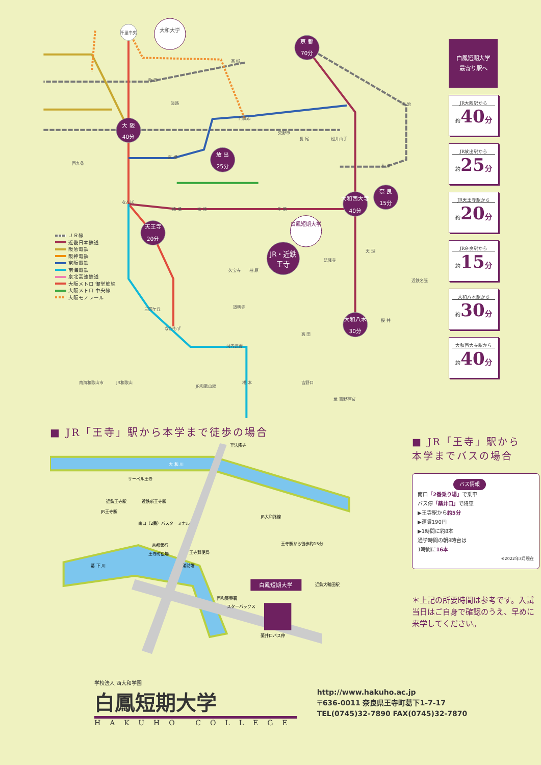京 都
70分
大 阪
40分
放 出
25分
天王寺
20分
JR・近鉄
王寺
大和西大寺
40分
奈 良
15分
大和八木
30分
大和大学
千里中央
白鳳短期大学
吹 田
淡路
高 槻
宇 治
門真市
交野市
長 尾
松井山手
木 津
京 橋
西九条
なんば
鶴 橋
布 施
生 駒
久宝寺
柏 原
道明寺
三国ケ丘
なかもず
河内長野
橋 本
吉野口
高 田
桜 井
天 理
法隆寺
近鉄名張
南海和歌山市
JR和歌山
JR和歌山線
至 吉野神宮
ＪＲ線
近畿日本鉄道
阪急電鉄
阪神電鉄
京阪電鉄
南海電鉄
泉北高速鉄道
大阪メトロ 御堂筋線
大阪メトロ 中央線
大阪モノレール
白鳳短期大学
最寄り駅へ
JR大阪駅から
約40<sub>分</sub>
JR放出駅から
約25<sub>分</sub>
JR天王寺駅から
約20<sub>分</sub>
JR奈良駅から
約15<sub>分</sub>
大和八木駅から
約30<sub>分</sub>
大和西大寺駅から
約40<sub>分</sub>
■ JR「王寺」駅から本学まで徒歩の場合
白鳳短期大学
大 和 川
リーベル王寺
近鉄王寺駅
近鉄新王寺駅
JR王寺駅
南口（2番）バスターミナル
京都銀行
王寺町役場
王寺郵便局
消防署
西和警察署
スターバックス
薬井口バス停
葛 下 川
王寺駅から徒歩約15分
近鉄大輪田駅
JR大和路線
至法隆寺
■ JR「王寺」駅から
本学までバスの場合
バス情報
南口「2番乗り場」で乗車
バス停「薬井口」で降車
▶王寺駅から約5分
▶運賃190円
▶1時間に約8本
通学時間の朝8時台は
1時間に16本
※2022年3月現在
＊上記の所要時間は参考です。入試当日はご自身で確認のうえ、早めに来学してください。
学校法人 西大和学園
白鳳短期大学
HAKUHO COLLEGE
http://www.hakuho.ac.jp
〒636-0011 奈良県王寺町葛下1-7-17
TEL(0745)32-7890 FAX(0745)32-7870